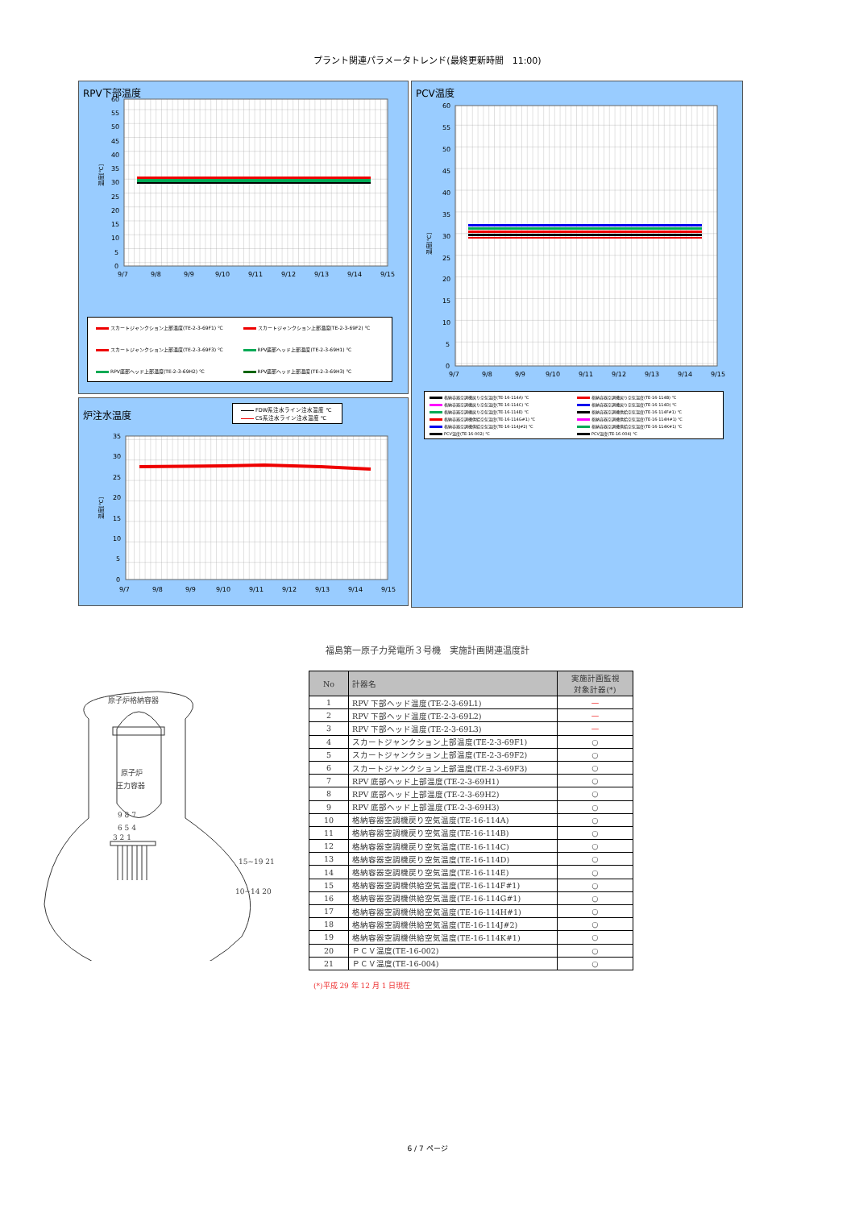プラント関連パラメータトレンド(最終更新時間　11:00)
RPV下部温度
60
55
50
45
40
35
30
25
20
15
10
5
0
温度[℃]
9/7
9/8
9/9
9/10
9/11
9/12
9/13
9/14
9/15
スカートジャンクション上部温度(TE-2-3-69F1) ℃ スカートジャンクション上部温度(TE-2-3-69F2) ℃ スカートジャンクション上部温度(TE-2-3-69F3) ℃ RPV底部ヘッド上部温度(TE-2-3-69H1) ℃ RPV底部ヘッド上部温度(TE-2-3-69H2) ℃ RPV底部ヘッド上部温度(TE-2-3-69H3) ℃
炉注水温度
FDW系注水ライン注水温度 ℃
CS系注水ライン注水温度 ℃
35
30
25
20
15
10
5
0
温度[℃]
9/7
9/8
9/9
9/10
9/11
9/12
9/13
9/14
9/15
PCV温度
60
55
50
45
40
35
30
25
20
15
10
5
0
温度[℃]
9/7
9/8
9/9
9/10
9/11
9/12
9/13
9/14
9/15
格納容器空調機戻り空気温度(TE-16-114A) ℃ 格納容器空調機戻り空気温度(TE-16-114B) ℃ 格納容器空調機戻り空気温度(TE-16-114C) ℃ 格納容器空調機戻り空気温度(TE-16-114D) ℃ 格納容器空調機戻り空気温度(TE-16-114E) ℃ 格納容器空調機供給空気温度(TE-16-114F#1) ℃ 格納容器空調機供給空気温度(TE-16-114G#1) ℃ 格納容器空調機供給空気温度(TE-16-114H#1) ℃ 格納容器空調機供給空気温度(TE-16-114J#2) ℃ 格納容器空調機供給空気温度(TE-16-114K#1) ℃ PCV温度(TE-16-002) ℃ PCV温度(TE-16-004) ℃
福島第一原子力発電所３号機　実施計画関連温度計
原子炉格納容器
原子炉
圧力容器
9 8 7
6 5 4
3 2 1
15~19 21
10~14 20
| No | 計器名 | 実施計画監視 対象計器(*) |
| --- | --- | --- |
| 1 | RPV 下部ヘッド温度(TE-2-3-69L1) | — |
| 2 | RPV 下部ヘッド温度(TE-2-3-69L2) | — |
| 3 | RPV 下部ヘッド温度(TE-2-3-69L3) | — |
| 4 | スカートジャンクション上部温度(TE-2-3-69F1) | ○ |
| 5 | スカートジャンクション上部温度(TE-2-3-69F2) | ○ |
| 6 | スカートジャンクション上部温度(TE-2-3-69F3) | ○ |
| 7 | RPV 底部ヘッド上部温度(TE-2-3-69H1) | ○ |
| 8 | RPV 底部ヘッド上部温度(TE-2-3-69H2) | ○ |
| 9 | RPV 底部ヘッド上部温度(TE-2-3-69H3) | ○ |
| 10 | 格納容器空調機戻り空気温度(TE-16-114A) | ○ |
| 11 | 格納容器空調機戻り空気温度(TE-16-114B) | ○ |
| 12 | 格納容器空調機戻り空気温度(TE-16-114C) | ○ |
| 13 | 格納容器空調機戻り空気温度(TE-16-114D) | ○ |
| 14 | 格納容器空調機戻り空気温度(TE-16-114E) | ○ |
| 15 | 格納容器空調機供給空気温度(TE-16-114F#1) | ○ |
| 16 | 格納容器空調機供給空気温度(TE-16-114G#1) | ○ |
| 17 | 格納容器空調機供給空気温度(TE-16-114H#1) | ○ |
| 18 | 格納容器空調機供給空気温度(TE-16-114J#2) | ○ |
| 19 | 格納容器空調機供給空気温度(TE-16-114K#1) | ○ |
| 20 | ＰＣＶ温度(TE-16-002) | ○ |
| 21 | ＰＣＶ温度(TE-16-004) | ○ |
(*)平成 29 年 12 月 1 日現在
6 / 7 ページ